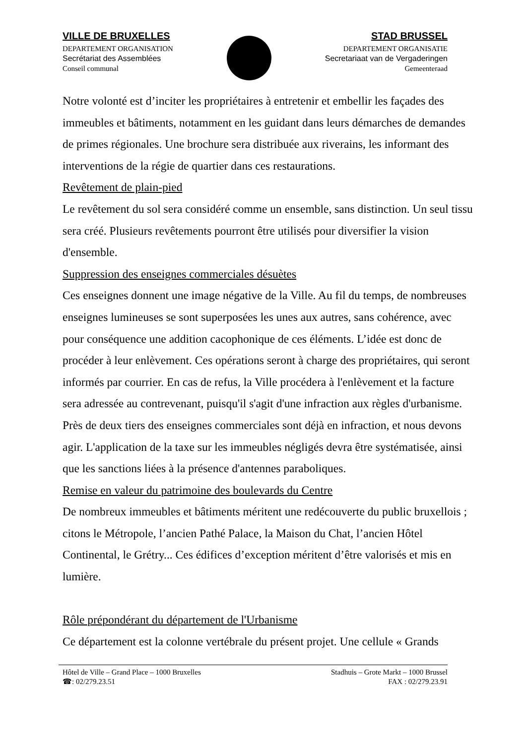VILLE DE BRUXELLES
DEPARTEMENT ORGANISATION
Secrétariat des Assemblées
Conseil communal
STAD BRUSSEL
DEPARTEMENT ORGANISATIE
Secretariaat van de Vergaderingen
Gemeenteraad
Notre volonté est d’inciter les propriétaires à entretenir et embellir les façades des immeubles et bâtiments, notamment en les guidant dans leurs démarches de demandes de primes régionales. Une brochure sera distribuée aux riverains, les informant des interventions de la régie de quartier dans ces restaurations.
Revêtement de plain-pied
Le revêtement du sol sera considéré comme un ensemble, sans distinction. Un seul tissu sera créé. Plusieurs revêtements pourront être utilisés pour diversifier la vision d'ensemble.
Suppression des enseignes commerciales désuètes
Ces enseignes donnent une image négative de la Ville. Au fil du temps, de nombreuses enseignes lumineuses se sont superposées les unes aux autres, sans cohérence, avec pour conséquence une addition cacophonique de ces éléments. L’idée est donc de procéder à leur enlèvement. Ces opérations seront à charge des propriétaires, qui seront informés par courrier. En cas de refus, la Ville procédera à l'enlèvement et la facture sera adressée au contrevenant, puisqu'il s'agit d'une infraction aux règles d'urbanisme. Près de deux tiers des enseignes commerciales sont déjà en infraction, et nous devons agir. L'application de la taxe sur les immeubles négligés devra être systématisée, ainsi que les sanctions liées à la présence d'antennes paraboliques.
Remise en valeur du patrimoine des boulevards du Centre
De nombreux immeubles et bâtiments méritent une redécouverte du public bruxellois ; citons le Métropole, l’ancien Pathé Palace, la Maison du Chat, l’ancien Hôtel Continental, le Grétry... Ces édifices d’exception méritent d’être valorisés et mis en lumière.
Rôle prépondérant du département de l'Urbanisme
Ce département est la colonne vertébrale du présent projet. Une cellule « Grands
Hôtel de Ville – Grand Place – 1000 Bruxelles
☎: 02/279.23.51
Stadhuis – Grote Markt – 1000 Brussel
FAX : 02/279.23.91